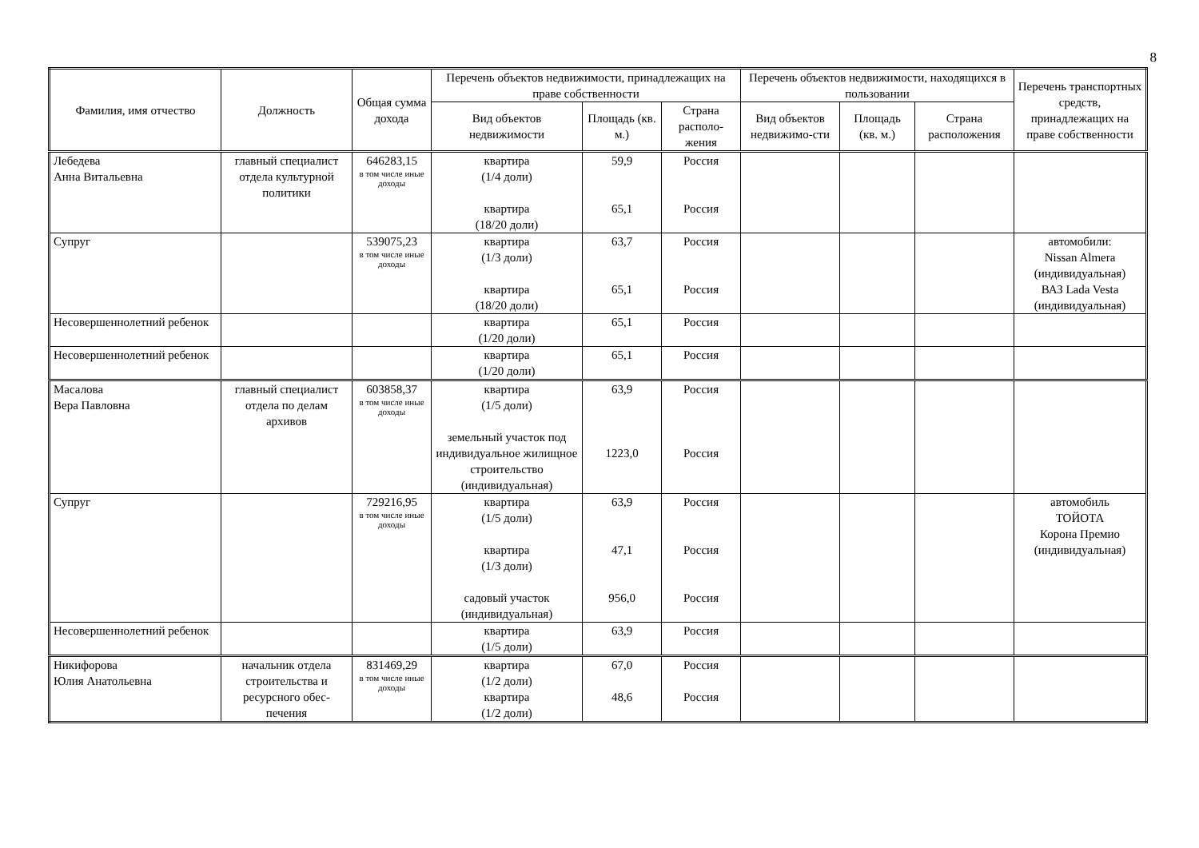8
| Фамилия, имя отчество | Должность | Общая сумма дохода | Перечень объектов недвижимости, принадлежащих на праве собственности | | | Перечень объектов недвижимости, находящихся в пользовании | | | Перечень транспортных средств, принадлежащих на праве собственности |
| --- | --- | --- | --- | --- | --- | --- | --- | --- | --- |
| | | | Вид объектов недвижимости | Площадь (кв. м.) | Страна располо-жения | Вид объектов недвижимо-сти | Площадь (кв. м.) | Страна расположения | |
| Лебедева Анна Витальевна | главный специалист отдела культурной политики | 646283,15 в том числе иные доходы | квартира (1/4 доли) квартира (18/20 доли) | 59,9 65,1 | Россия Россия | | | | |
| Супруг | | 539075,23 в том числе иные доходы | квартира (1/3 доли) квартира (18/20 доли) | 63,7 65,1 | Россия Россия | | | | автомобили: Nissan Almera (индивидуальная) ВАЗ Lada Vesta (индивидуальная) |
| Несовершеннолетний ребенок | | | квартира (1/20 доли) | 65,1 | Россия | | | | |
| Несовершеннолетний ребенок | | | квартира (1/20 доли) | 65,1 | Россия | | | | |
| Масалова Вера Павловна | главный специалист отдела по делам архивов | 603858,37 в том числе иные доходы | квартира (1/5 доли) земельный участок под индивидуальное жилищное строительство (индивидуальная) | 63,9 1223,0 | Россия Россия | | | | |
| Супруг | | 729216,95 в том числе иные доходы | квартира (1/5 доли) квартира (1/3 доли) садовый участок (индивидуальная) | 63,9 47,1 956,0 | Россия Россия Россия | | | | автомобиль ТОЙОТА Корона Премио (индивидуальная) |
| Несовершеннолетний ребенок | | | квартира (1/5 доли) | 63,9 | Россия | | | | |
| Никифорова Юлия Анатольевна | начальник отдела строительства и ресурсного обес-печения | 831469,29 в том числе иные доходы | квартира (1/2 доли) квартира (1/2 доли) | 67,0 48,6 | Россия Россия | | | | |